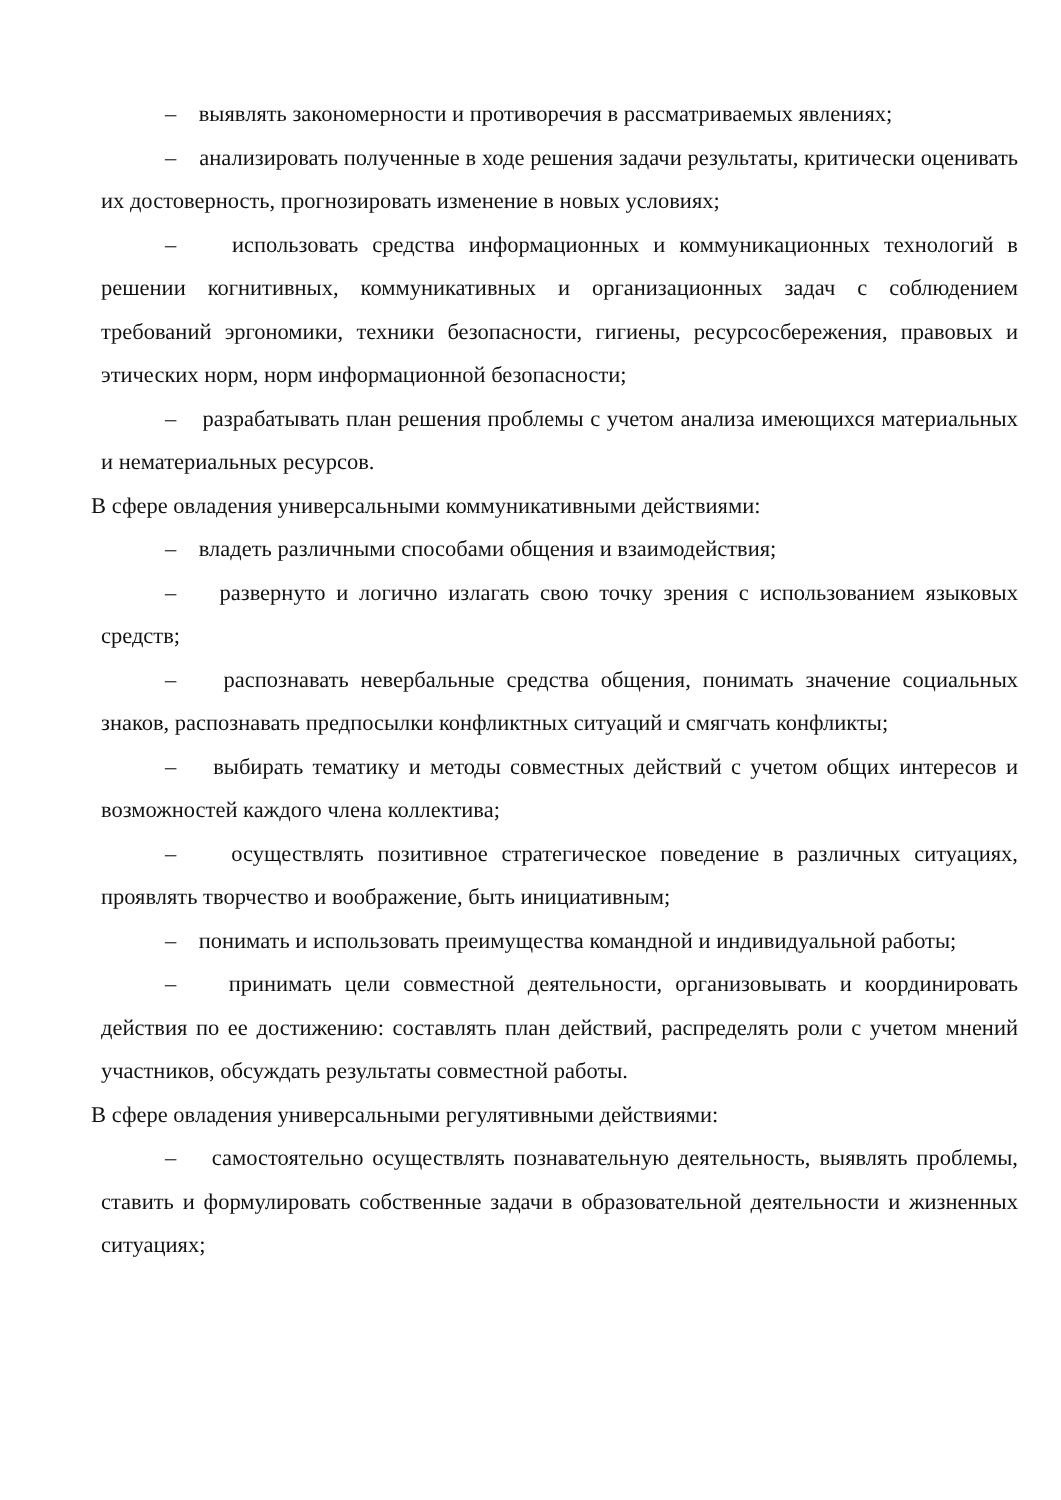– выявлять закономерности и противоречия в рассматриваемых явлениях;
– анализировать полученные в ходе решения задачи результаты, критически оценивать их достоверность, прогнозировать изменение в новых условиях;
– использовать средства информационных и коммуникационных технологий в решении когнитивных, коммуникативных и организационных задач с соблюдением требований эргономики, техники безопасности, гигиены, ресурсосбережения, правовых и этических норм, норм информационной безопасности;
– разрабатывать план решения проблемы с учетом анализа имеющихся материальных и нематериальных ресурсов.
В сфере овладения универсальными коммуникативными действиями:
– владеть различными способами общения и взаимодействия;
– развернуто и логично излагать свою точку зрения с использованием языковых средств;
– распознавать невербальные средства общения, понимать значение социальных знаков, распознавать предпосылки конфликтных ситуаций и смягчать конфликты;
– выбирать тематику и методы совместных действий с учетом общих интересов и возможностей каждого члена коллектива;
– осуществлять позитивное стратегическое поведение в различных ситуациях, проявлять творчество и воображение, быть инициативным;
– понимать и использовать преимущества командной и индивидуальной работы;
– принимать цели совместной деятельности, организовывать и координировать действия по ее достижению: составлять план действий, распределять роли с учетом мнений участников, обсуждать результаты совместной работы.
В сфере овладения универсальными регулятивными действиями:
– самостоятельно осуществлять познавательную деятельность, выявлять проблемы, ставить и формулировать собственные задачи в образовательной деятельности и жизненных ситуациях;